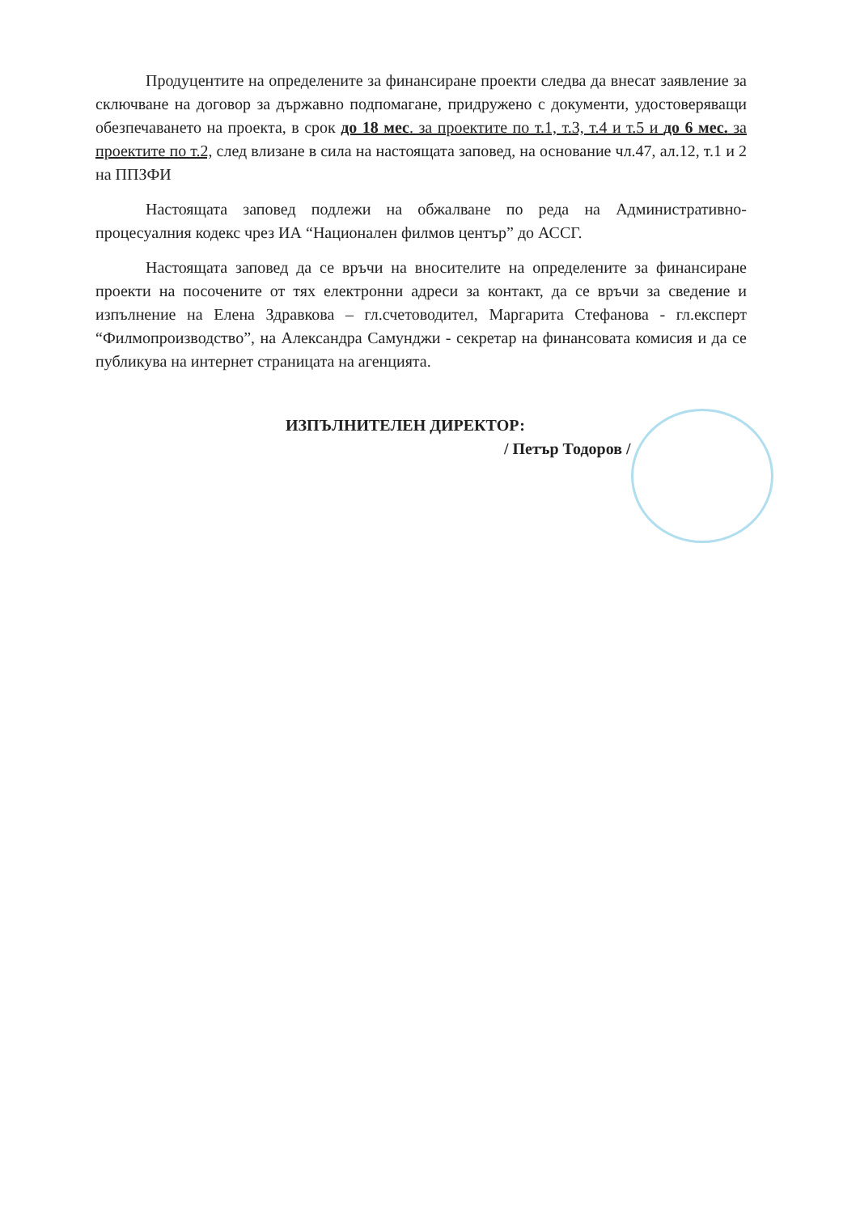Продуцентите на определените за финансиране проекти следва да внесат заявление за сключване на договор за държавно подпомагане, придружено с документи, удостоверяващи обезпечаването на проекта, в срок до 18 мес. за проектите по т.1, т.3, т.4 и т.5 и до 6 мес. за проектите по т.2, след влизане в сила на настоящата заповед, на основание чл.47, ал.12, т.1 и 2 на ППЗФИ
Настоящата заповед подлежи на обжалване по реда на Административно-процесуалния кодекс чрез ИА “Национален филмов център” до АССГ.
Настоящата заповед да се връчи на вносителите на определените за финансиране проекти на посочените от тях електронни адреси за контакт, да се връчи за сведение и изпълнение на Елена Здравкова – гл.счетоводител, Маргарита Стефанова - гл.експерт “Филмопроизводство”, на Александра Самунджи - секретар на финансовата комисия и да се публикува на интернет страницата на агенцията.
ИЗПЪЛНИТЕЛЕН ДИРЕКТОР:
/ Петър Тодоров /